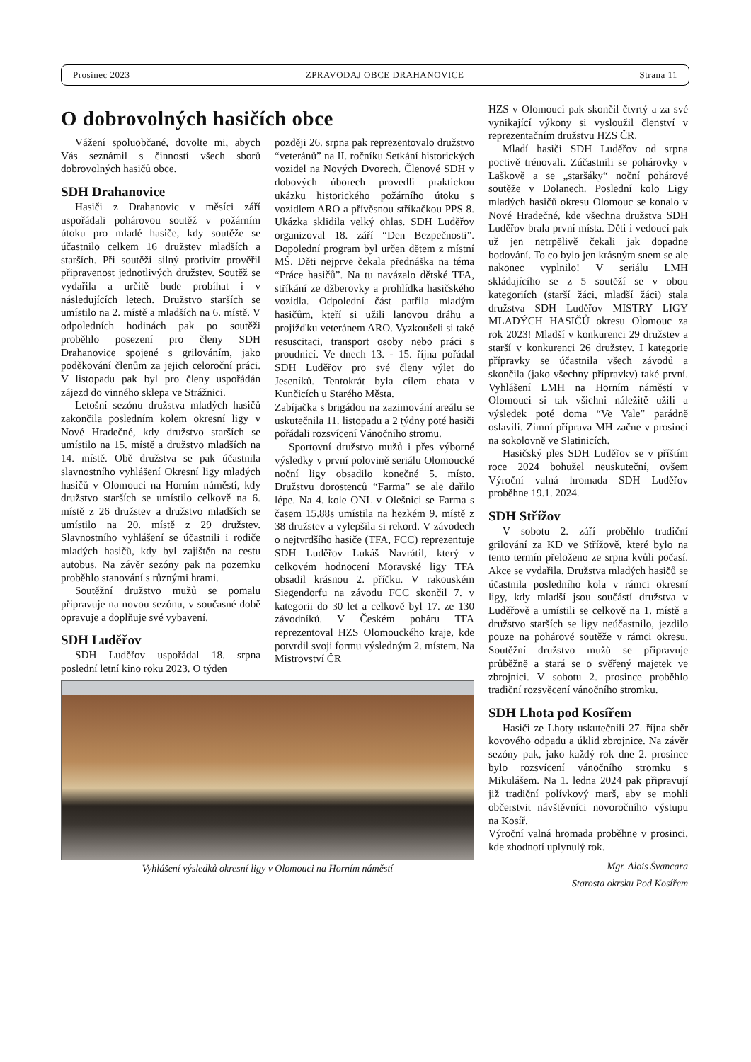Prosinec 2023 ZPRAVODAJ OBCE DRAHANOVICE Strana 11
O dobrovolných hasičích obce
Vážení spoluobčané, dovolte mi, abych Vás seznámil s činností všech sborů dobrovolných hasičů obce.
SDH Drahanovice
Hasiči z Drahanovic v měsíci září uspořádali pohárovou soutěž v požárním útoku pro mladé hasiče, kdy soutěže se účastnilo celkem 16 družstev mladších a starších. Při soutěži silný protivítr prověřil připravenost jednotlivých družstev. Soutěž se vydařila a určitě bude probíhat i v následujících letech. Družstvo starších se umístilo na 2. místě a mladších na 6. místě. V odpoledních hodinách pak po soutěži proběhlo posezení pro členy SDH Drahanovice spojené s grilováním, jako poděkování členům za jejich celoroční práci. V listopadu pak byl pro členy uspořádán zájezd do vinného sklepa ve Strážnici.
Letošní sezónu družstva mladých hasičů zakončila posledním kolem okresní ligy v Nové Hradečné, kdy družstvo starších se umístilo na 15. místě a družstvo mladších na 14. místě. Obě družstva se pak účastnila slavnostního vyhlášení Okresní ligy mladých hasičů v Olomouci na Horním náměstí, kdy družstvo starších se umístilo celkově na 6. místě z 26 družstev a družstvo mladších se umístilo na 20. místě z 29 družstev. Slavnostního vyhlášení se účastnili i rodiče mladých hasičů, kdy byl zajištěn na cestu autobus. Na závěr sezóny pak na pozemku proběhlo stanování s různými hrami.
Soutěžní družstvo mužů se pomalu připravuje na novou sezónu, v současné době opravuje a doplňuje své vybavení.
SDH Luděřov
SDH Luděřov uspořádal 18. srpna poslední letní kino roku 2023. O týden
později 26. srpna pak reprezentovalo družstvo “veteránů” na II. ročníku Setkání historických vozidel na Nových Dvorech. Členové SDH v dobových úborech provedli praktickou ukázku historického požárního útoku s vozidlem ARO a přívěsnou stříkačkou PPS 8. Ukázka sklidila velký ohlas. SDH Luděřov organizoval 18. září “Den Bezpečnosti”. Dopolední program byl určen dětem z místní MŠ. Děti nejprve čekala přednáška na téma “Práce hasičů”. Na tu navázalo dětské TFA, stříkání ze džberovky a prohlídka hasičského vozidla. Odpolední část patřila mladým hasičům, kteří si užili lanovou dráhu a projížďku veteránem ARO. Vyzkoušeli si také resuscitaci, transport osoby nebo práci s proudnicí. Ve dnech 13. - 15. října pořádal SDH Luděřov pro své členy výlet do Jeseníků. Tentokrát byla cílem chata v Kunčicích u Starého Města.
Zabíjačka s brigádou na zazimování areálu se uskutečnila 11. listopadu a 2 týdny poté hasiči pořádali rozsvícení Vánočního stromu.
Sportovní družstvo mužů i přes výborné výsledky v první polovině seriálu Olomoucké noční ligy obsadilo konečné 5. místo. Družstvu dorostenců “Farma” se ale dařilo lépe. Na 4. kole ONL v Olešnici se Farma s časem 15.88s umístila na hezkém 9. místě z 38 družstev a vylepšila si rekord. V závodech o nejtvrdšího hasiče (TFA, FCC) reprezentuje SDH Luděřov Lukáš Navrátil, který v celkovém hodnocení Moravské ligy TFA obsadil krásnou 2. příčku. V rakouském Siegendorfu na závodu FCC skončil 7. v kategorii do 30 let a celkově byl 17. ze 130 závodníků. V Českém poháru TFA reprezentoval HZS Olomouckého kraje, kde potvrdil svoji formu výsledným 2. místem. Na Mistrovství ČR
Vyhlášení výsledků okresní ligy v Olomouci na Horním náměstí
HZS v Olomouci pak skončil čtvrtý a za své vynikající výkony si vysloužil členství v reprezentačním družstvu HZS ČR.
Mladí hasiči SDH Luděřov od srpna poctivě trénovali. Zúčastnili se pohárovky v Laškově a se „staršáky“ noční pohárové soutěže v Dolanech. Poslední kolo Ligy mladých hasičů okresu Olomouc se konalo v Nové Hradečné, kde všechna družstva SDH Luděřov brala první místa. Děti i vedoucí pak už jen netrpělivě čekali jak dopadne bodování. To co bylo jen krásným snem se ale nakonec vyplnilo! V seriálu LMH skládajícího se z 5 soutěží se v obou kategoriích (starší žáci, mladší žáci) stala družstva SDH Luděřov MISTRY LIGY MLADÝCH HASIČŮ okresu Olomouc za rok 2023! Mladší v konkurenci 29 družstev a starší v konkurenci 26 družstev. I kategorie přípravky se účastnila všech závodů a skončila (jako všechny přípravky) také první. Vyhlášení LMH na Horním náměstí v Olomouci si tak všichni náležitě užili a výsledek poté doma “Ve Vale” parádně oslavili. Zimní příprava MH začne v prosinci na sokolovně ve Slatinicích.
Hasičský ples SDH Luděřov se v příštím roce 2024 bohužel neuskuteční, ovšem Výroční valná hromada SDH Luděřov proběhne 19.1. 2024.
SDH Střížov
V sobotu 2. září proběhlo tradiční grilování za KD ve Střížově, které bylo na tento termín přeloženo ze srpna kvůli počasí. Akce se vydařila. Družstva mladých hasičů se účastnila posledního kola v rámci okresní ligy, kdy mladší jsou součástí družstva v Luděřově a umístili se celkově na 1. místě a družstvo starších se ligy neúčastnilo, jezdilo pouze na pohárové soutěže v rámci okresu. Soutěžní družstvo mužů se připravuje průběžně a stará se o svěřený majetek ve zbrojnici. V sobotu 2. prosince proběhlo tradiční rozsvěcení vánočního stromku.
SDH Lhota pod Kosířem
Hasiči ze Lhoty uskutečnili 27. října sběr kovového odpadu a úklid zbrojnice. Na závěr sezóny pak, jako každý rok dne 2. prosince bylo rozsvícení vánočního stromku s Mikulášem. Na 1. ledna 2024 pak připravují již tradiční polívkový marš, aby se mohli občerstvit návštěvníci novoročního výstupu na Kosíř.
Výroční valná hromada proběhne v prosinci, kde zhodnotí uplynulý rok.
Mgr. Alois Švancara
Starosta okrsku Pod Kosířem